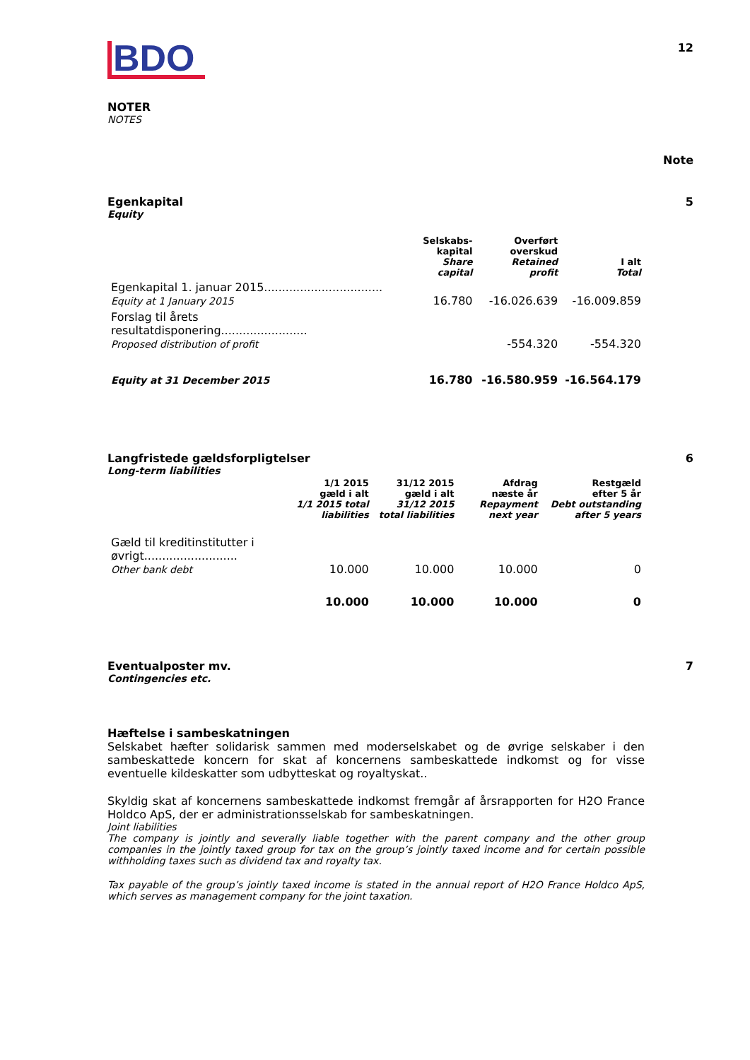BDO
12
NOTER
NOTES
Note
Egenkapital
Equity
5
| | Selskabs- kapital Share capital | Overført overskud Retained profit | I alt Total |
| --- | --- | --- | --- |
| Egenkapital 1. januar 2015................................. Equity at 1 January 2015 | 16.780 | -16.026.639 | -16.009.859 |
| Forslag til årets resultatdisponering........................ Proposed distribution of profit | | -554.320 | -554.320 |
| Equity at 31 December 2015 | 16.780 | -16.580.959 | -16.564.179 |
Langfristede gældsforpligtelser
Long-term liabilities
6
| | 1/1 2015 gæld i alt 1/1 2015 total liabilities | 31/12 2015 gæld i alt 31/12 2015 total liabilities | Afdrag næste år Repayment next year | Restgæld efter 5 år Debt outstanding after 5 years |
| --- | --- | --- | --- | --- |
| Gæld til kreditinstitutter i øvrigt.......................... Other bank debt | 10.000 | 10.000 | 10.000 | 0 |
| | 10.000 | 10.000 | 10.000 | 0 |
Eventualposter mv.
Contingencies etc.
7
Hæftelse i sambeskatningen
Selskabet hæfter solidarisk sammen med moderselskabet og de øvrige selskaber i den sambeskattede koncern for skat af koncernens sambeskattede indkomst og for visse eventuelle kildeskatter som udbytteskat og royaltyskat..
Skyldig skat af koncernens sambeskattede indkomst fremgår af årsrapporten for H2O France Holdco ApS, der er administrationsselskab for sambeskatningen.
Joint liabilities
The company is jointly and severally liable together with the parent company and the other group companies in the jointly taxed group for tax on the group’s jointly taxed income and for certain possible withholding taxes such as dividend tax and royalty tax.
Tax payable of the group’s jointly taxed income is stated in the annual report of H2O France Holdco ApS, which serves as management company for the joint taxation.